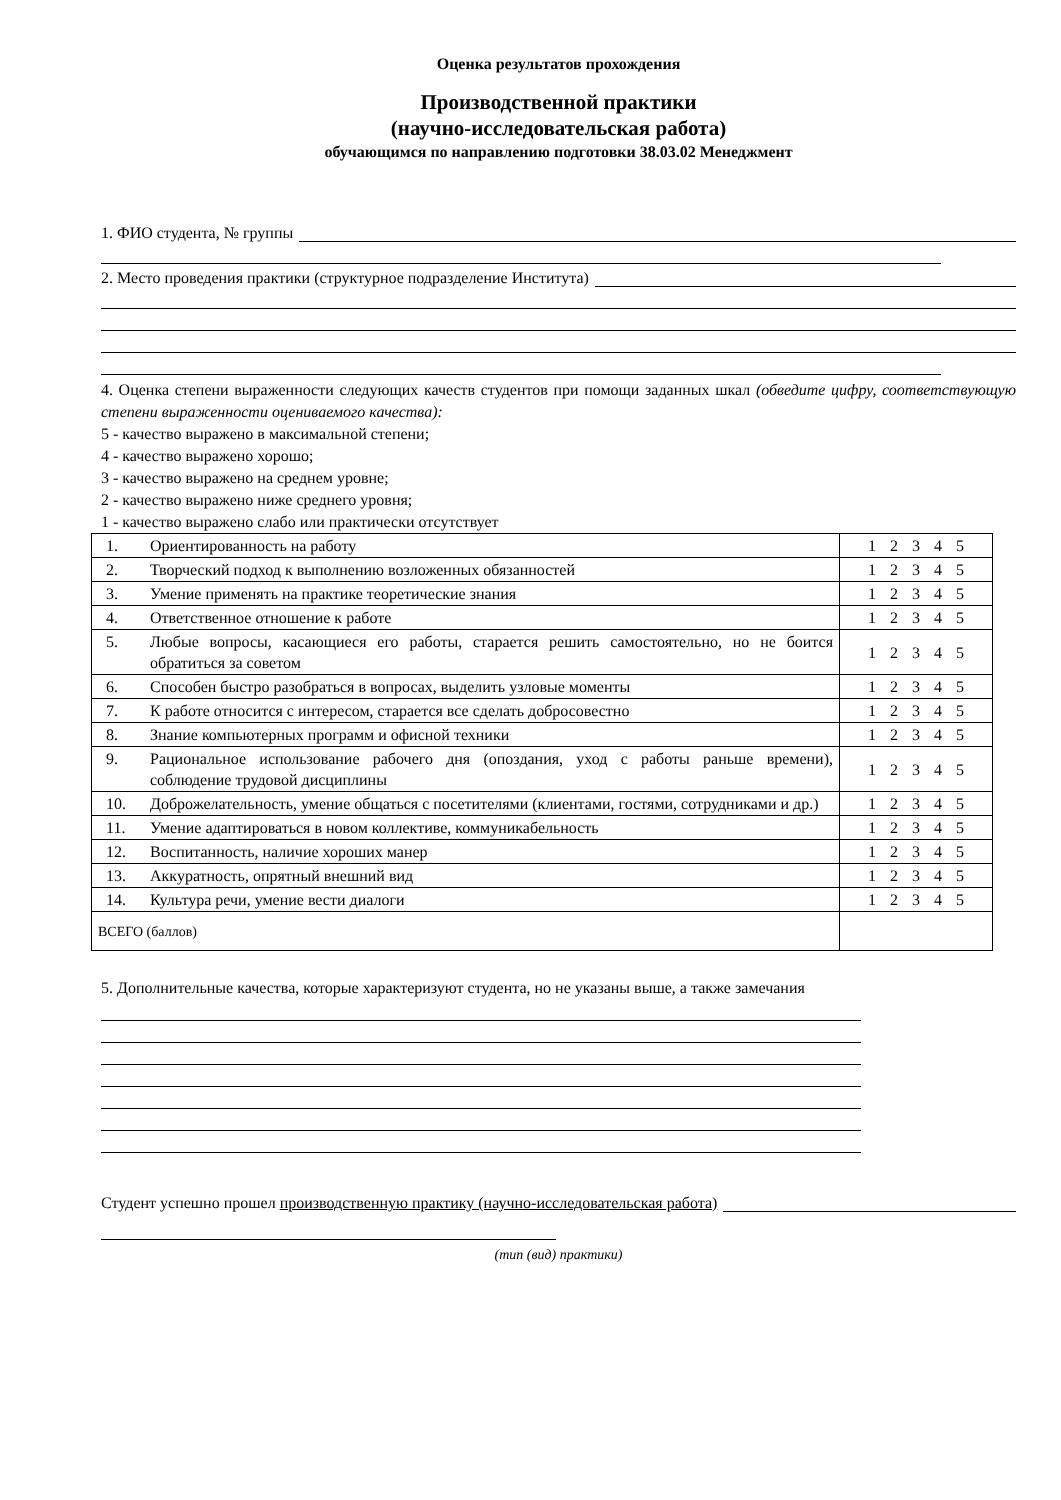Оценка результатов прохождения
Производственной практики
(научно-исследовательская работа)
обучающимся по направлению подготовки 38.03.02 Менеджмент
1. ФИО студента, № группы
2. Место проведения практики (структурное подразделение Института)
4. Оценка степени выраженности следующих качеств студентов при помощи заданных шкал (обведите цифру, соответствующую степени выраженности оцениваемого качества):
5 - качество выражено в максимальной степени;
4 - качество выражено хорошо;
3 - качество выражено на среднем уровне;
2 - качество выражено ниже среднего уровня;
1 - качество выражено слабо или практически отсутствует
| 1. | Ориентированность на работу | 1 2 3 4 5 |
| 2. | Творческий подход к выполнению возложенных обязанностей | 1 2 3 4 5 |
| 3. | Умение применять на практике теоретические знания | 1 2 3 4 5 |
| 4. | Ответственное отношение к работе | 1 2 3 4 5 |
| 5. | Любые вопросы, касающиеся его работы, старается решить самостоятельно, но не боится обратиться за советом | 1 2 3 4 5 |
| 6. | Способен быстро разобраться в вопросах, выделить узловые моменты | 1 2 3 4 5 |
| 7. | К работе относится с интересом, старается все сделать добросовестно | 1 2 3 4 5 |
| 8. | Знание компьютерных программ и офисной техники | 1 2 3 4 5 |
| 9. | Рациональное использование рабочего дня (опоздания, уход с работы раньше времени), соблюдение трудовой дисциплины | 1 2 3 4 5 |
| 10. | Доброжелательность, умение общаться с посетителями (клиентами, гостями, сотрудниками и др.) | 1 2 3 4 5 |
| 11. | Умение адаптироваться в новом коллективе, коммуникабельность | 1 2 3 4 5 |
| 12. | Воспитанность, наличие хороших манер | 1 2 3 4 5 |
| 13. | Аккуратность, опрятный внешний вид | 1 2 3 4 5 |
| 14. | Культура речи, умение вести диалоги | 1 2 3 4 5 |
| ВСЕГО (баллов) | | |
5. Дополнительные качества, которые характеризуют студента, но не указаны выше, а также замечания
Студент успешно прошел производственную практику (научно-исследовательская работа)
(тип (вид) практики)